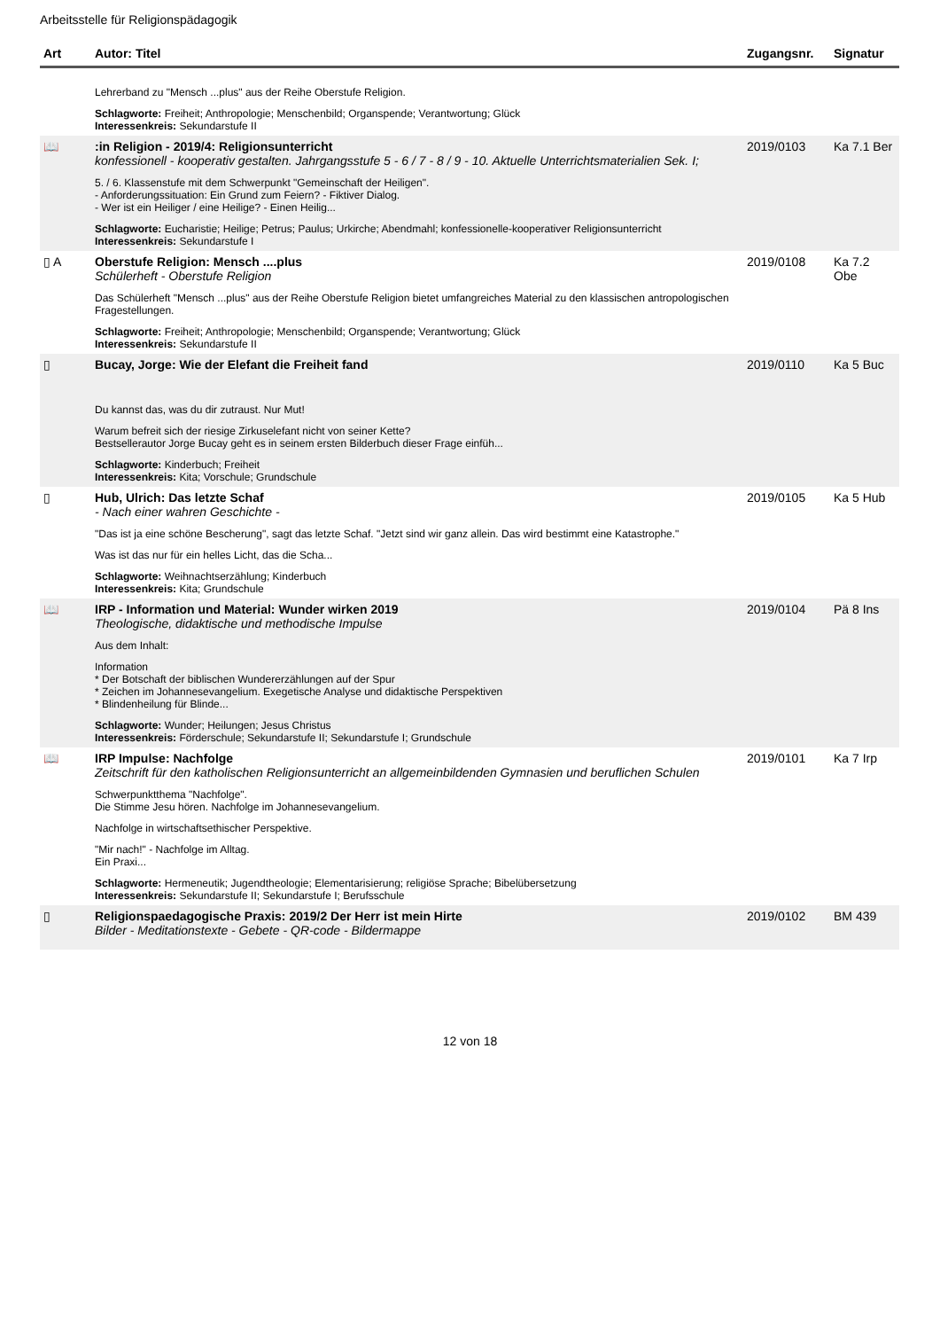Arbeitsstelle für Religionspädagogik
| Art | Autor: Titel | Zugangsnr. | Signatur |
| --- | --- | --- | --- |
| | Lehrerband zu "Mensch ...plus" aus der Reihe Oberstufe Religion. Schlagworte: Freiheit; Anthropologie; Menschenbild; Organspende; Verantwortung; Glück Interessenkreis: Sekundarstufe II | | |
| 📖 | :in Religion - 2019/4: Religionsunterricht konfessionell - kooperativ gestalten. Jahrgangsstufe 5 - 6 / 7 - 8 / 9 - 10. Aktuelle Unterrichtsmaterialien Sek. I; 5. / 6. Klassenstufe mit dem Schwerpunkt "Gemeinschaft der Heiligen". - Anforderungssituation: Ein Grund zum Feiern? - Fiktiver Dialog. - Wer ist ein Heiliger / eine Heilige? - Einen Heilig... Schlagworte: Eucharistie; Heilige; Petrus; Paulus; Urkirche; Abendmahl; konfessionelle-kooperativer Religionsunterricht Interessenkreis: Sekundarstufe I | 2019/0103 | Ka 7.1 Ber |
| ▯ A | Oberstufe Religion: Mensch ....plus Schülerheft - Oberstufe Religion Das Schülerheft "Mensch ...plus" aus der Reihe Oberstufe Religion bietet umfangreiches Material zu den klassischen antropologischen Fragestellungen. Schlagworte: Freiheit; Anthropologie; Menschenbild; Organspende; Verantwortung; Glück Interessenkreis: Sekundarstufe II | 2019/0108 | Ka 7.2 Obe |
| ▯ | Bucay, Jorge: Wie der Elefant die Freiheit fand Du kannst das, was du dir zutraust. Nur Mut! Warum befreit sich der riesige Zirkuselefant nicht von seiner Kette? Bestsellerautor Jorge Bucay geht es in seinem ersten Bilderbuch dieser Frage einfüh... Schlagworte: Kinderbuch; Freiheit Interessenkreis: Kita; Vorschule; Grundschule | 2019/0110 | Ka 5 Buc |
| ▯ | Hub, Ulrich: Das letzte Schaf - Nach einer wahren Geschichte - "Das ist ja eine schöne Bescherung", sagt das letzte Schaf. "Jetzt sind wir ganz allein. Das wird bestimmt eine Katastrophe." Was ist das nur für ein helles Licht, das die Scha... Schlagworte: Weihnachtserzählung; Kinderbuch Interessenkreis: Kita; Grundschule | 2019/0105 | Ka 5 Hub |
| 📖 | IRP - Information und Material: Wunder wirken 2019 Theologische, didaktische und methodische Impulse Aus dem Inhalt: Information * Der Botschaft der biblischen Wundererzählungen auf der Spur * Zeichen im Johannesevangelium. Exegetische Analyse und didaktische Perspektiven * Blindenheilung für Blinde... Schlagworte: Wunder; Heilungen; Jesus Christus Interessenkreis: Förderschule; Sekundarstufe II; Sekundarstufe I; Grundschule | 2019/0104 | Pä 8 Ins |
| 📖 | IRP Impulse: Nachfolge Zeitschrift für den katholischen Religionsunterricht an allgemeinbildenden Gymnasien und beruflichen Schulen Schwerpunktthema "Nachfolge". Die Stimme Jesu hören. Nachfolge im Johannesevangelium. Nachfolge in wirtschaftsethischer Perspektive. "Mir nach!" - Nachfolge im Alltag. Ein Praxi... Schlagworte: Hermeneutik; Jugendtheologie; Elementarisierung; religiöse Sprache; Bibelübersetzung Interessenkreis: Sekundarstufe II; Sekundarstufe I; Berufsschule | 2019/0101 | Ka 7 Irp |
| ▯ | Religionspaedagogische Praxis: 2019/2 Der Herr ist mein Hirte Bilder - Meditationstexte - Gebete - QR-code - Bildermappe | 2019/0102 | BM 439 |
12 von 18